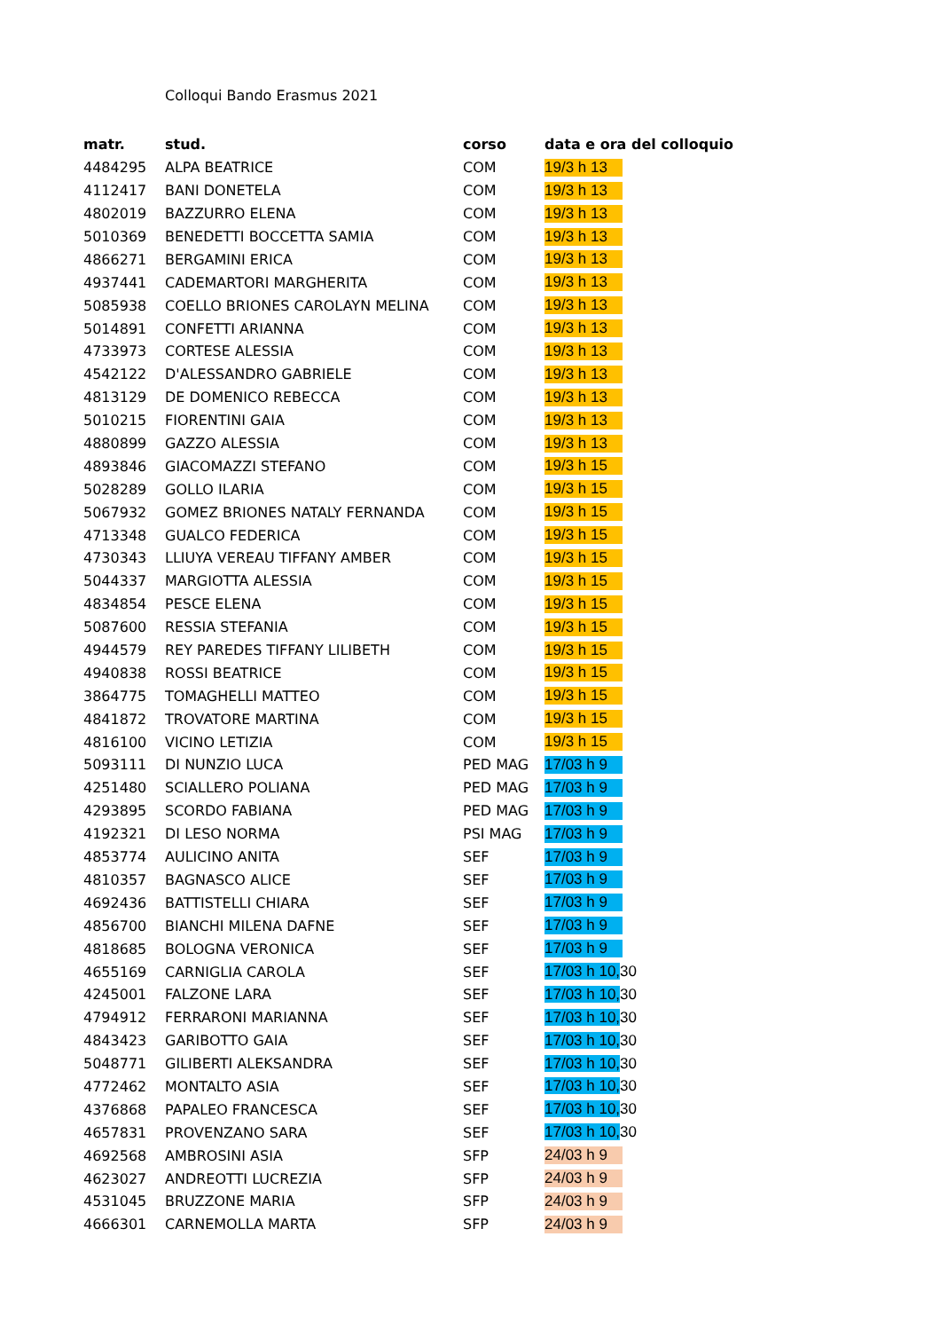Colloqui Bando Erasmus 2021
| matr. | stud. | corso | data e ora del colloquio |
| --- | --- | --- | --- |
| 4484295 | ALPA BEATRICE | COM | 19/3 h 13 |
| 4112417 | BANI DONETELA | COM | 19/3 h 13 |
| 4802019 | BAZZURRO ELENA | COM | 19/3 h 13 |
| 5010369 | BENEDETTI BOCCETTA SAMIA | COM | 19/3 h 13 |
| 4866271 | BERGAMINI ERICA | COM | 19/3 h 13 |
| 4937441 | CADEMARTORI MARGHERITA | COM | 19/3 h 13 |
| 5085938 | COELLO BRIONES CAROLAYN MELINA | COM | 19/3 h 13 |
| 5014891 | CONFETTI ARIANNA | COM | 19/3 h 13 |
| 4733973 | CORTESE ALESSIA | COM | 19/3 h 13 |
| 4542122 | D'ALESSANDRO GABRIELE | COM | 19/3 h 13 |
| 4813129 | DE DOMENICO REBECCA | COM | 19/3 h 13 |
| 5010215 | FIORENTINI GAIA | COM | 19/3 h 13 |
| 4880899 | GAZZO ALESSIA | COM | 19/3 h 13 |
| 4893846 | GIACOMAZZI STEFANO | COM | 19/3 h 15 |
| 5028289 | GOLLO ILARIA | COM | 19/3 h 15 |
| 5067932 | GOMEZ BRIONES NATALY FERNANDA | COM | 19/3 h 15 |
| 4713348 | GUALCO FEDERICA | COM | 19/3 h 15 |
| 4730343 | LLIUYA VEREAU TIFFANY AMBER | COM | 19/3 h 15 |
| 5044337 | MARGIOTTA ALESSIA | COM | 19/3 h 15 |
| 4834854 | PESCE ELENA | COM | 19/3 h 15 |
| 5087600 | RESSIA STEFANIA | COM | 19/3 h 15 |
| 4944579 | REY PAREDES TIFFANY LILIBETH | COM | 19/3 h 15 |
| 4940838 | ROSSI BEATRICE | COM | 19/3 h 15 |
| 3864775 | TOMAGHELLI MATTEO | COM | 19/3 h 15 |
| 4841872 | TROVATORE MARTINA | COM | 19/3 h 15 |
| 4816100 | VICINO LETIZIA | COM | 19/3 h 15 |
| 5093111 | DI NUNZIO LUCA | PED MAG | 17/03 h 9 |
| 4251480 | SCIALLERO POLIANA | PED MAG | 17/03 h 9 |
| 4293895 | SCORDO FABIANA | PED MAG | 17/03 h 9 |
| 4192321 | DI LESO NORMA | PSI MAG | 17/03 h 9 |
| 4853774 | AULICINO ANITA | SEF | 17/03 h 9 |
| 4810357 | BAGNASCO ALICE | SEF | 17/03 h 9 |
| 4692436 | BATTISTELLI CHIARA | SEF | 17/03 h 9 |
| 4856700 | BIANCHI MILENA DAFNE | SEF | 17/03 h 9 |
| 4818685 | BOLOGNA VERONICA | SEF | 17/03 h 9 |
| 4655169 | CARNIGLIA CAROLA | SEF | 17/03 h 10, 30 |
| 4245001 | FALZONE LARA | SEF | 17/03 h 10, 30 |
| 4794912 | FERRARONI MARIANNA | SEF | 17/03 h 10, 30 |
| 4843423 | GARIBOTTO GAIA | SEF | 17/03 h 10, 30 |
| 5048771 | GILIBERTI ALEKSANDRA | SEF | 17/03 h 10, 30 |
| 4772462 | MONTALTO ASIA | SEF | 17/03 h 10, 30 |
| 4376868 | PAPALEO FRANCESCA | SEF | 17/03 h 10, 30 |
| 4657831 | PROVENZANO SARA | SEF | 17/03 h 10, 30 |
| 4692568 | AMBROSINI ASIA | SFP | 24/03 h 9 |
| 4623027 | ANDREOTTI LUCREZIA | SFP | 24/03 h 9 |
| 4531045 | BRUZZONE MARIA | SFP | 24/03 h 9 |
| 4666301 | CARNEMOLLA MARTA | SFP | 24/03 h 9 |